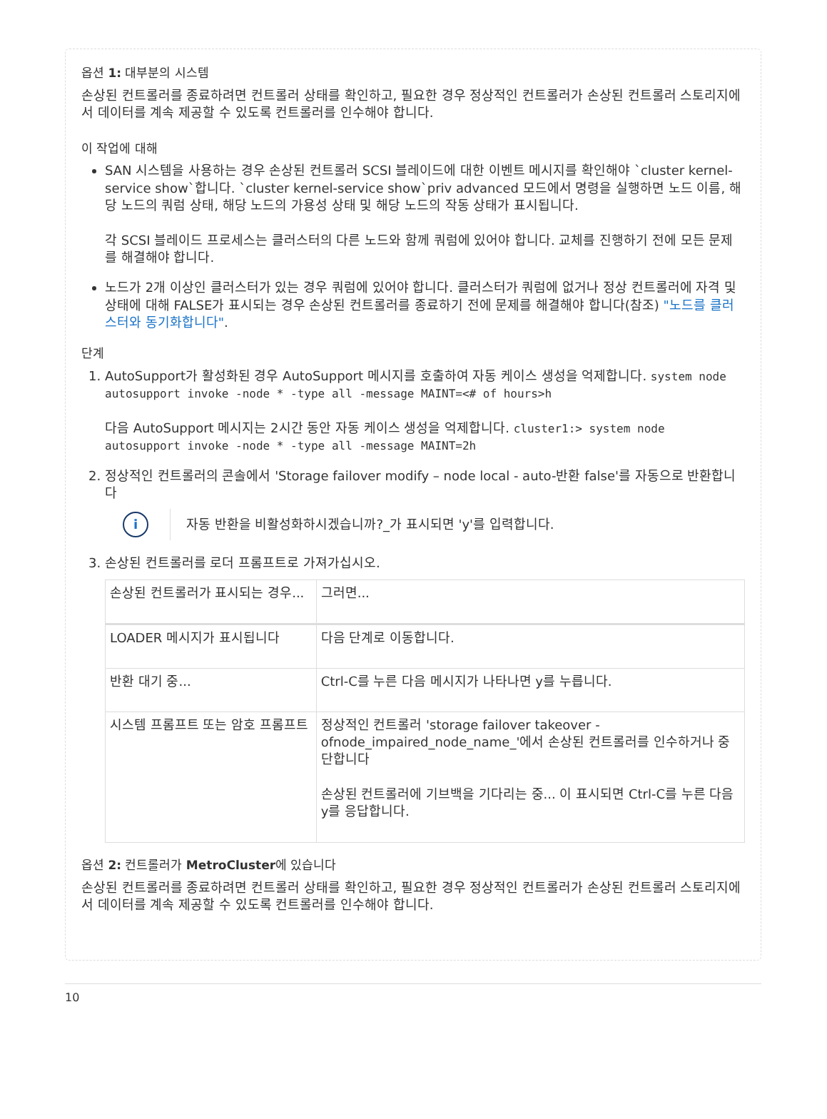옵션 1: 대부분의 시스템
손상된 컨트롤러를 종료하려면 컨트롤러 상태를 확인하고, 필요한 경우 정상적인 컨트롤러가 손상된 컨트롤러 스토리지에서 데이터를 계속 제공할 수 있도록 컨트롤러를 인수해야 합니다.
이 작업에 대해
SAN 시스템을 사용하는 경우 손상된 컨트롤러 SCSI 블레이드에 대한 이벤트 메시지를 확인해야 `cluster kernel-service show`합니다. `cluster kernel-service show`priv advanced 모드에서 명령을 실행하면 노드 이름, 해당 노드의 쿼럼 상태, 해당 노드의 가용성 상태 및 해당 노드의 작동 상태가 표시됩니다.
각 SCSI 블레이드 프로세스는 클러스터의 다른 노드와 함께 쿼럼에 있어야 합니다. 교체를 진행하기 전에 모든 문제를 해결해야 합니다.
노드가 2개 이상인 클러스터가 있는 경우 쿼럼에 있어야 합니다. 클러스터가 쿼럼에 없거나 정상 컨트롤러에 자격 및 상태에 대해 FALSE가 표시되는 경우 손상된 컨트롤러를 종료하기 전에 문제를 해결해야 합니다(참조) "노드를 클러스터와 동기화합니다".
단계
1. AutoSupport가 활성화된 경우 AutoSupport 메시지를 호출하여 자동 케이스 생성을 억제합니다. system node autosupport invoke -node * -type all -message MAINT=<# of hours>h
다음 AutoSupport 메시지는 2시간 동안 자동 케이스 생성을 억제합니다. cluster1:> system node autosupport invoke -node * -type all -message MAINT=2h
2. 정상적인 컨트롤러의 콘솔에서 'Storage failover modify – node local - auto-반환 false'를 자동으로 반환합니다
i
자동 반환을 비활성화하시겠습니까?_가 표시되면 'y'를 입력합니다.
3. 손상된 컨트롤러를 로더 프롬프트로 가져가십시오.
| 손상된 컨트롤러가 표시되는 경우... | 그러면... |
| --- | --- |
| LOADER 메시지가 표시됩니다 | 다음 단계로 이동합니다. |
| 반환 대기 중... | Ctrl-C를 누른 다음 메시지가 나타나면 y를 누릅니다. |
| 시스템 프롬프트 또는 암호 프롬프트 | 정상적인 컨트롤러 'storage failover takeover -ofnode_impaired_node_name_'에서 손상된 컨트롤러를 인수하거나 중단합니다 손상된 컨트롤러에 기브백을 기다리는 중... 이 표시되면 Ctrl-C를 누른 다음 y를 응답합니다. |
옵션 2: 컨트롤러가 MetroCluster에 있습니다
손상된 컨트롤러를 종료하려면 컨트롤러 상태를 확인하고, 필요한 경우 정상적인 컨트롤러가 손상된 컨트롤러 스토리지에서 데이터를 계속 제공할 수 있도록 컨트롤러를 인수해야 합니다.
10